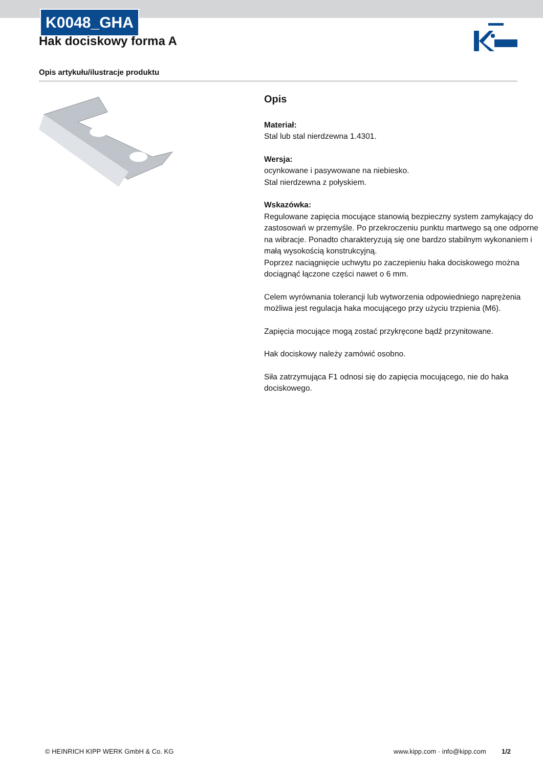K0048_GHA
Hak dociskowy forma A
Opis artykułu/ilustracje produktu
Opis
Materiał:
Stal lub stal nierdzewna 1.4301.
Wersja:
ocynkowane i pasywowane na niebiesko.
Stal nierdzewna z połyskiem.
Wskazówka:
Regulowane zapięcia mocujące stanowią bezpieczny system zamykający do zastosowań w przemyśle. Po przekroczeniu punktu martwego są one odporne na wibracje. Ponadto charakteryzują się one bardzo stabilnym wykonaniem i małą wysokością konstrukcyjną.
Poprzez naciągnięcie uchwytu po zaczepieniu haka dociskowego można dociągnąć łączone części nawet o 6 mm.
Celem wyrównania tolerancji lub wytworzenia odpowiedniego naprężenia możliwa jest regulacja haka mocującego przy użyciu trzpienia (M6).
Zapięcia mocujące mogą zostać przykręcone bądź przynitowane.
Hak dociskowy należy zamówić osobno.
Siła zatrzymująca F1 odnosi się do zapięcia mocującego, nie do haka dociskowego.
© HEINRICH KIPP WERK GmbH & Co. KG www.kipp.com · info@kipp.com 1/2